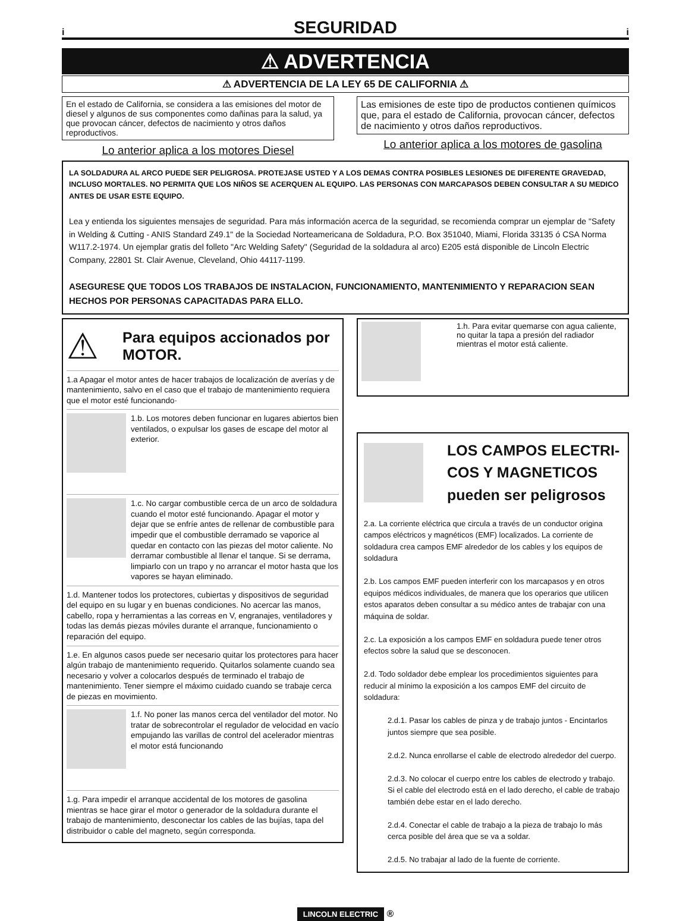i
SEGURIDAD
i
⚠ ADVERTENCIA
⚠ ADVERTENCIA DE LA LEY 65 DE CALIFORNIA ⚠
En el estado de California, se considera a las emisiones del motor de diesel y algunos de sus componentes como dañinas para la salud, ya que provocan cáncer, defectos de nacimiento y otros daños reproductivos.
Lo anterior aplica a los motores Diesel
Las emisiones de este tipo de productos contienen químicos que, para el estado de California, provocan cáncer, defectos de nacimiento y otros daños reproductivos.
Lo anterior aplica a los motores de gasolina
LA SOLDADURA AL ARCO PUEDE SER PELIGROSA. PROTEJASE USTED Y A LOS DEMAS CONTRA POSIBLES LESIONES DE DIFERENTE GRAVEDAD, INCLUSO MORTALES. NO PERMITA QUE LOS NIÑOS SE ACERQUEN AL EQUIPO. LAS PERSONAS CON MARCAPASOS DEBEN CONSULTAR A SU MEDICO ANTES DE USAR ESTE EQUIPO.
Lea y entienda los siguientes mensajes de seguridad. Para más información acerca de la seguridad, se recomienda comprar un ejemplar de "Safety in Welding & Cutting - ANIS Standard Z49.1" de la Sociedad Norteamericana de Soldadura, P.O. Box 351040, Miami, Florida 33135 ó CSA Norma W117.2-1974. Un ejemplar gratis del folleto "Arc Welding Safety" (Seguridad de la soldadura al arco) E205 está disponible de Lincoln Electric Company, 22801 St. Clair Avenue, Cleveland, Ohio 44117-1199.
ASEGURESE QUE TODOS LOS TRABAJOS DE INSTALACION, FUNCIONAMIENTO, MANTENIMIENTO Y REPARACION SEAN HECHOS POR PERSONAS CAPACITADAS PARA ELLO.
⚠
Para equipos accionados por MOTOR.
1.a Apagar el motor antes de hacer trabajos de localización de averías y de mantenimiento, salvo en el caso que el trabajo de mantenimiento requiera que el motor esté funcionando·
1.b. Los motores deben funcionar en lugares abiertos bien ventilados, o expulsar los gases de escape del motor al exterior.
1.c. No cargar combustible cerca de un arco de soldadura cuando el motor esté funcionando. Apagar el motor y dejar que se enfríe antes de rellenar de combustible para impedir que el combustible derramado se vaporice al quedar en contacto con las piezas del motor caliente. No derramar combustible al llenar el tanque. Si se derrama, limpiarlo con un trapo y no arrancar el motor hasta que los vapores se hayan eliminado.
1.d. Mantener todos los protectores, cubiertas y dispositivos de seguridad del equipo en su lugar y en buenas condiciones. No acercar las manos, cabello, ropa y herramientas a las correas en V, engranajes, ventiladores y todas las demás piezas móviles durante el arranque, funcionamiento o reparación del equipo.
1.e. En algunos casos puede ser necesario quitar los protectores para hacer algún trabajo de mantenimiento requerido. Quitarlos solamente cuando sea necesario y volver a colocarlos después de terminado el trabajo de mantenimiento. Tener siempre el máximo cuidado cuando se trabaje cerca de piezas en movimiento.
1.f. No poner las manos cerca del ventilador del motor. No tratar de sobrecontrolar el regulador de velocidad en vacío empujando las varillas de control del acelerador mientras el motor está funcionando
1.g. Para impedir el arranque accidental de los motores de gasolina mientras se hace girar el motor o generador de la soldadura durante el trabajo de mantenimiento, desconectar los cables de las bujías, tapa del distribuidor o cable del magneto, según corresponda.
1.h. Para evitar quemarse con agua caliente, no quitar la tapa a presión del radiador mientras el motor está caliente.
LOS CAMPOS ELECTRI-COS Y MAGNETICOS pueden ser peligrosos
2.a. La corriente eléctrica que circula a través de un conductor origina campos eléctricos y magnéticos (EMF) localizados. La corriente de soldadura crea campos EMF alrededor de los cables y los equipos de soldadura
2.b. Los campos EMF pueden interferir con los marcapasos y en otros equipos médicos individuales, de manera que los operarios que utilicen estos aparatos deben consultar a su médico antes de trabajar con una máquina de soldar.
2.c. La exposición a los campos EMF en soldadura puede tener otros efectos sobre la salud que se desconocen.
2.d. Todo soldador debe emplear los procedimientos siguientes para reducir al mínimo la exposición a los campos EMF del circuito de soldadura:
2.d.1. Pasar los cables de pinza y de trabajo juntos - Encintarlos juntos siempre que sea posible.
2.d.2. Nunca enrollarse el cable de electrodo alrededor del cuerpo.
2.d.3. No colocar el cuerpo entre los cables de electrodo y trabajo. Si el cable del electrodo está en el lado derecho, el cable de trabajo también debe estar en el lado derecho.
2.d.4. Conectar el cable de trabajo a la pieza de trabajo lo más cerca posible del área que se va a soldar.
2.d.5. No trabajar al lado de la fuente de corriente.
LINCOLN ELECTRIC ®